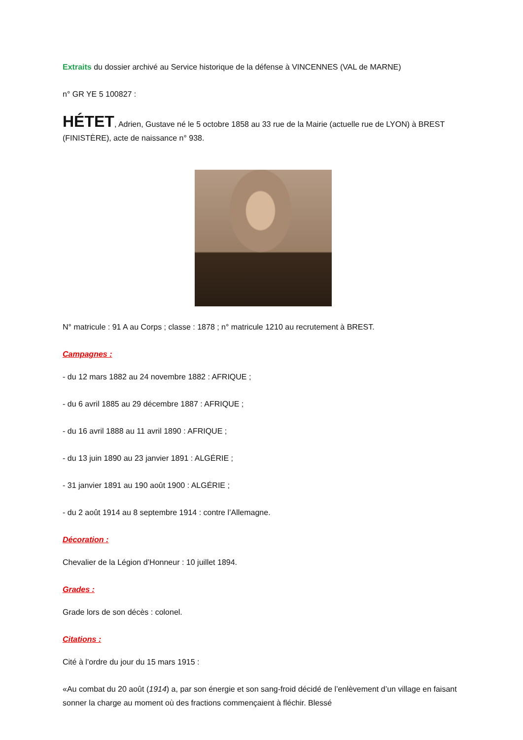Extraits du dossier archivé au Service historique de la défense à VINCENNES (VAL de MARNE)
n° GR YE 5 100827 :
HÉTET, Adrien, Gustave né le 5 octobre 1858 au 33 rue de la Mairie (actuelle rue de LYON) à BREST (FINISTÈRE), acte de naissance n° 938.
N° matricule : 91 A au Corps ; classe : 1878 ; n° matricule 1210 au recrutement à BREST.
Campagnes :
- du 12 mars 1882 au 24 novembre 1882 : AFRIQUE ;
- du 6 avril 1885 au 29 décembre 1887 : AFRIQUE ;
- du 16 avril 1888 au 11 avril 1890 : AFRIQUE ;
- du 13 juin 1890 au 23 janvier 1891 : ALGÉRIE ;
- 31 janvier 1891 au 190 août 1900 : ALGÉRIE ;
- du 2 août 1914 au 8 septembre 1914 : contre l’Allemagne.
Décoration :
Chevalier de la Légion d’Honneur : 10 juillet 1894.
Grades :
Grade lors de son décès : colonel.
Citations :
Cité à l’ordre du jour du 15 mars 1915 :
«Au combat du 20 août (1914) a, par son énergie et son sang-froid décidé de l’enlèvement d’un village en faisant sonner la charge au moment où des fractions commençaient à fléchir. Blessé